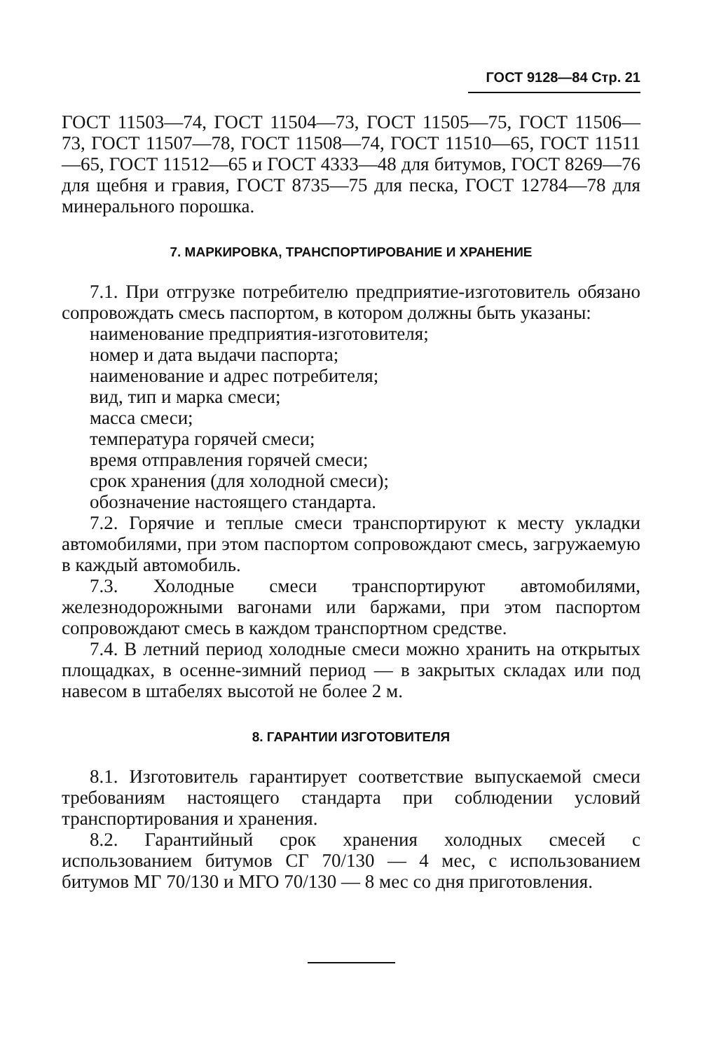ГОСТ 9128—84 Стр. 21
ГОСТ 11503—74, ГОСТ 11504—73, ГОСТ 11505—75, ГОСТ 11506—73, ГОСТ 11507—78, ГОСТ 11508—74, ГОСТ 11510—65, ГОСТ 11511—65, ГОСТ 11512—65 и ГОСТ 4333—48 для битумов, ГОСТ 8269—76 для щебня и гравия, ГОСТ 8735—75 для песка, ГОСТ 12784—78 для минерального порошка.
7. МАРКИРОВКА, ТРАНСПОРТИРОВАНИЕ И ХРАНЕНИЕ
7.1. При отгрузке потребителю предприятие-изготовитель обязано сопровождать смесь паспортом, в котором должны быть указаны:
наименование предприятия-изготовителя;
номер и дата выдачи паспорта;
наименование и адрес потребителя;
вид, тип и марка смеси;
масса смеси;
температура горячей смеси;
время отправления горячей смеси;
срок хранения (для холодной смеси);
обозначение настоящего стандарта.
7.2. Горячие и теплые смеси транспортируют к месту укладки автомобилями, при этом паспортом сопровождают смесь, загружаемую в каждый автомобиль.
7.3. Холодные смеси транспортируют автомобилями, железнодорожными вагонами или баржами, при этом паспортом сопровождают смесь в каждом транспортном средстве.
7.4. В летний период холодные смеси можно хранить на открытых площадках, в осенне-зимний период — в закрытых складах или под навесом в штабелях высотой не более 2 м.
8. ГАРАНТИИ ИЗГОТОВИТЕЛЯ
8.1. Изготовитель гарантирует соответствие выпускаемой смеси требованиям настоящего стандарта при соблюдении условий транспортирования и хранения.
8.2. Гарантийный срок хранения холодных смесей с использованием битумов СГ 70/130 — 4 мес, с использованием битумов МГ 70/130 и МГО 70/130 — 8 мес со дня приготовления.